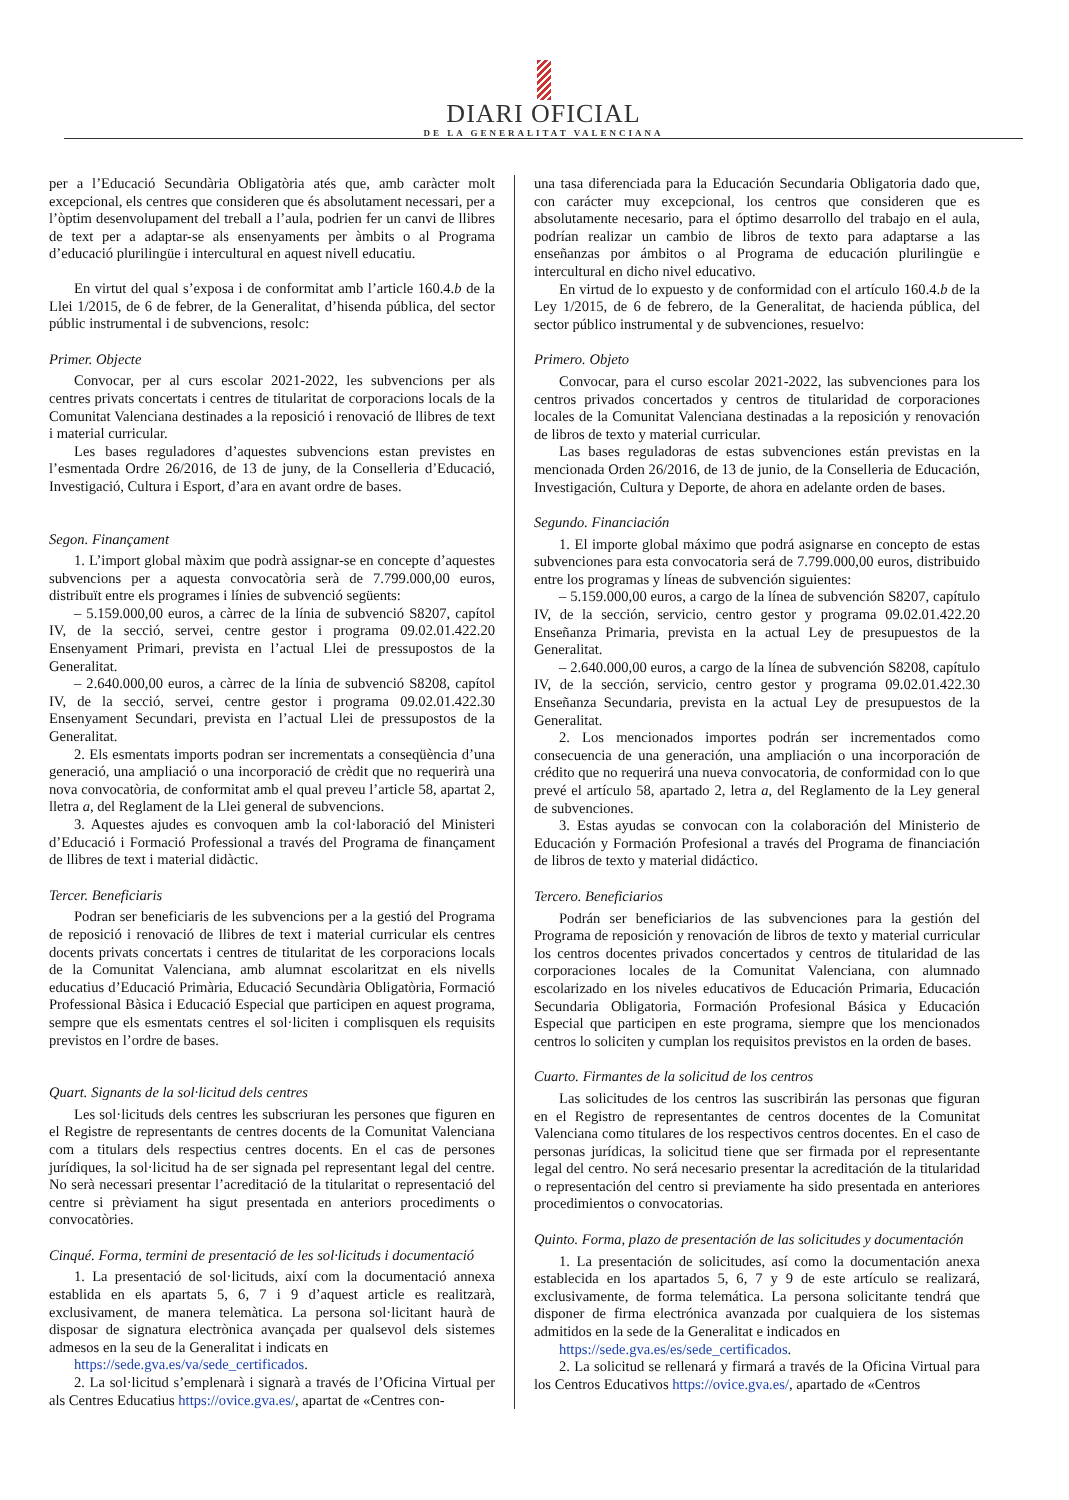DIARI OFICIAL
DE LA GENERALITAT VALENCIANA
per a l’Educació Secundària Obligatòria atés que, amb caràcter molt excepcional, els centres que consideren que és absolutament necessari, per a l’òptim desenvolupament del treball a l’aula, podrien fer un canvi de llibres de text per a adaptar-se als ensenyaments per àmbits o al Programa d’educació plurilingüe i intercultural en aquest nivell educatiu.
En virtut del qual s’exposa i de conformitat amb l’article 160.4.b de la Llei 1/2015, de 6 de febrer, de la Generalitat, d’hisenda pública, del sector públic instrumental i de subvencions, resolc:
Primer. Objecte
Convocar, per al curs escolar 2021-2022, les subvencions per als centres privats concertats i centres de titularitat de corporacions locals de la Comunitat Valenciana destinades a la reposició i renovació de llibres de text i material curricular.
Les bases reguladores d’aquestes subvencions estan previstes en l’esmentada Ordre 26/2016, de 13 de juny, de la Conselleria d’Educació, Investigació, Cultura i Esport, d’ara en avant ordre de bases.
Segon. Finançament
1. L’import global màxim que podrà assignar-se en concepte d’aquestes subvencions per a aquesta convocatòria serà de 7.799.000,00 euros, distribuït entre els programes i línies de subvenció següents:
– 5.159.000,00 euros, a càrrec de la línia de subvenció S8207, capítol IV, de la secció, servei, centre gestor i programa 09.02.01.422.20 Ensenyament Primari, prevista en l’actual Llei de pressupostos de la Generalitat.
– 2.640.000,00 euros, a càrrec de la línia de subvenció S8208, capítol IV, de la secció, servei, centre gestor i programa 09.02.01.422.30 Ensenyament Secundari, prevista en l’actual Llei de pressupostos de la Generalitat.
2. Els esmentats imports podran ser incrementats a conseqüència d’una generació, una ampliació o una incorporació de crèdit que no requerirà una nova convocatòria, de conformitat amb el qual preveu l’article 58, apartat 2, lletra a, del Reglament de la Llei general de subvencions.
3. Aquestes ajudes es convoquen amb la col·laboració del Ministeri d’Educació i Formació Professional a través del Programa de finançament de llibres de text i material didàctic.
Tercer. Beneficiaris
Podran ser beneficiaris de les subvencions per a la gestió del Programa de reposició i renovació de llibres de text i material curricular els centres docents privats concertats i centres de titularitat de les corporacions locals de la Comunitat Valenciana, amb alumnat escolaritzat en els nivells educatius d’Educació Primària, Educació Secundària Obligatòria, Formació Professional Bàsica i Educació Especial que participen en aquest programa, sempre que els esmentats centres el sol·liciten i complisquen els requisits previstos en l’ordre de bases.
Quart. Signants de la sol·licitud dels centres
Les sol·licituds dels centres les subscriuran les persones que figuren en el Registre de representants de centres docents de la Comunitat Valenciana com a titulars dels respectius centres docents. En el cas de persones jurídiques, la sol·licitud ha de ser signada pel representant legal del centre. No serà necessari presentar l’acreditació de la titularitat o representació del centre si prèviament ha sigut presentada en anteriors procediments o convocatòries.
Cinqué. Forma, termini de presentació de les sol·licituds i documentació
1. La presentació de sol·licituds, així com la documentació annexa establida en els apartats 5, 6, 7 i 9 d’aquest article es realitzarà, exclusivament, de manera telemàtica. La persona sol·licitant haurà de disposar de signatura electrònica avançada per qualsevol dels sistemes admesos en la seu de la Generalitat i indicats en
https://sede.gva.es/va/sede_certificados.
2. La sol·licitud s’emplenarà i signarà a través de l’Oficina Virtual per als Centres Educatius https://ovice.gva.es/, apartat de «Centres con-
una tasa diferenciada para la Educación Secundaria Obligatoria dado que, con carácter muy excepcional, los centros que consideren que es absolutamente necesario, para el óptimo desarrollo del trabajo en el aula, podrían realizar un cambio de libros de texto para adaptarse a las enseñanzas por ámbitos o al Programa de educación plurilingüe e intercultural en dicho nivel educativo.
En virtud de lo expuesto y de conformidad con el artículo 160.4.b de la Ley 1/2015, de 6 de febrero, de la Generalitat, de hacienda pública, del sector público instrumental y de subvenciones, resuelvo:
Primero. Objeto
Convocar, para el curso escolar 2021-2022, las subvenciones para los centros privados concertados y centros de titularidad de corporaciones locales de la Comunitat Valenciana destinadas a la reposición y renovación de libros de texto y material curricular.
Las bases reguladoras de estas subvenciones están previstas en la mencionada Orden 26/2016, de 13 de junio, de la Conselleria de Educación, Investigación, Cultura y Deporte, de ahora en adelante orden de bases.
Segundo. Financiación
1. El importe global máximo que podrá asignarse en concepto de estas subvenciones para esta convocatoria será de 7.799.000,00 euros, distribuido entre los programas y líneas de subvención siguientes:
– 5.159.000,00 euros, a cargo de la línea de subvención S8207, capítulo IV, de la sección, servicio, centro gestor y programa 09.02.01.422.20 Enseñanza Primaria, prevista en la actual Ley de presupuestos de la Generalitat.
– 2.640.000,00 euros, a cargo de la línea de subvención S8208, capítulo IV, de la sección, servicio, centro gestor y programa 09.02.01.422.30 Enseñanza Secundaria, prevista en la actual Ley de presupuestos de la Generalitat.
2. Los mencionados importes podrán ser incrementados como consecuencia de una generación, una ampliación o una incorporación de crédito que no requerirá una nueva convocatoria, de conformidad con lo que prevé el artículo 58, apartado 2, letra a, del Reglamento de la Ley general de subvenciones.
3. Estas ayudas se convocan con la colaboración del Ministerio de Educación y Formación Profesional a través del Programa de financiación de libros de texto y material didáctico.
Tercero. Beneficiarios
Podrán ser beneficiarios de las subvenciones para la gestión del Programa de reposición y renovación de libros de texto y material curricular los centros docentes privados concertados y centros de titularidad de las corporaciones locales de la Comunitat Valenciana, con alumnado escolarizado en los niveles educativos de Educación Primaria, Educación Secundaria Obligatoria, Formación Profesional Básica y Educación Especial que participen en este programa, siempre que los mencionados centros lo soliciten y cumplan los requisitos previstos en la orden de bases.
Cuarto. Firmantes de la solicitud de los centros
Las solicitudes de los centros las suscribirán las personas que figuran en el Registro de representantes de centros docentes de la Comunitat Valenciana como titulares de los respectivos centros docentes. En el caso de personas jurídicas, la solicitud tiene que ser firmada por el representante legal del centro. No será necesario presentar la acreditación de la titularidad o representación del centro si previamente ha sido presentada en anteriores procedimientos o convocatorias.
Quinto. Forma, plazo de presentación de las solicitudes y documentación
1. La presentación de solicitudes, así como la documentación anexa establecida en los apartados 5, 6, 7 y 9 de este artículo se realizará, exclusivamente, de forma telemática. La persona solicitante tendrá que disponer de firma electrónica avanzada por cualquiera de los sistemas admitidos en la sede de la Generalitat e indicados en
https://sede.gva.es/es/sede_certificados.
2. La solicitud se rellenará y firmará a través de la Oficina Virtual para los Centros Educativos https://ovice.gva.es/, apartado de «Centros